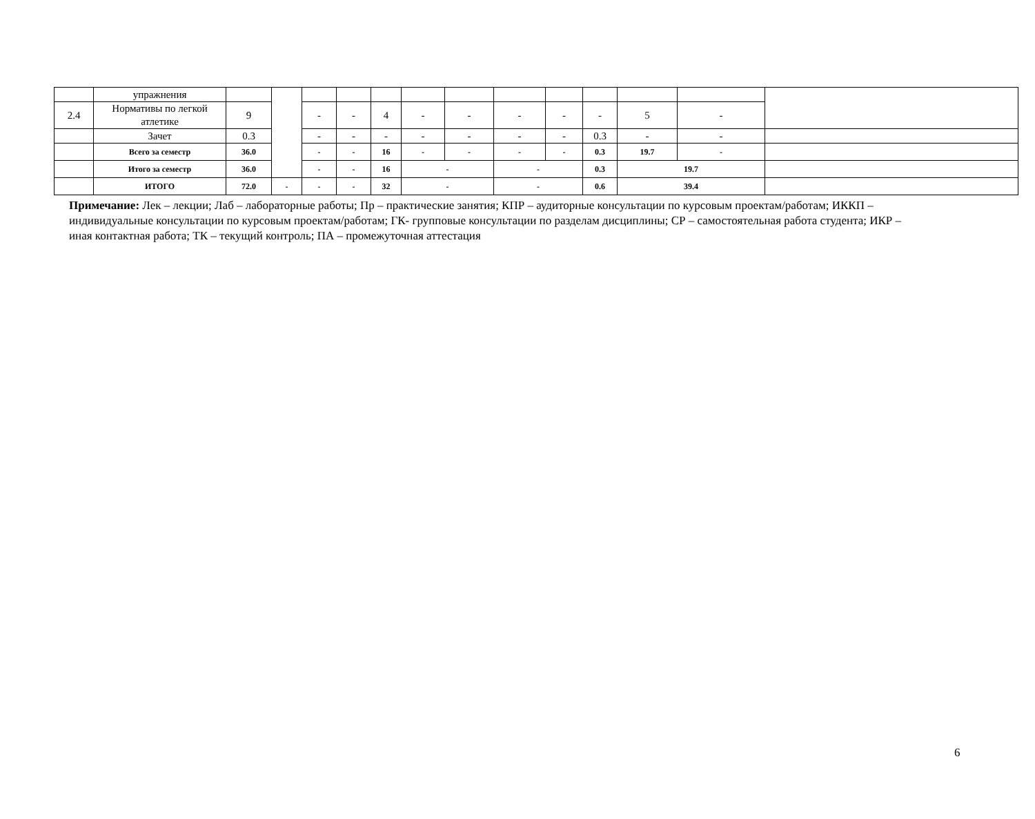| | упражнения | | | | | | | | | | | | | |
| 2.4 | Нормативы по легкой атлетике | 9 | | - | - | 4 | - | - | - | - | - | 5 | - | |
| | Зачет | 0.3 | | - | - | - | - | - | - | - | 0.3 | - | - | |
| | Всего за семестр | 36.0 | | - | - | 16 | - | - | - | - | 0.3 | 19.7 | - | |
| | Итого за семестр | 36.0 | | - | - | 16 | - | | - | | 0.3 | 19.7 | | |
| | ИТОГО | 72.0 | - | - | - | 32 | - | | - | | 0.6 | 39.4 | | |
Примечание: Лек – лекции; Лаб – лабораторные работы; Пр – практические занятия; КПР – аудиторные консультации по курсовым проектам/работам; ИККП – индивидуальные консультации по курсовым проектам/работам; ГК- групповые консультации по разделам дисциплины; СР – самостоятельная работа студента; ИКР – иная контактная работа; ТК – текущий контроль; ПА – промежуточная аттестация
6